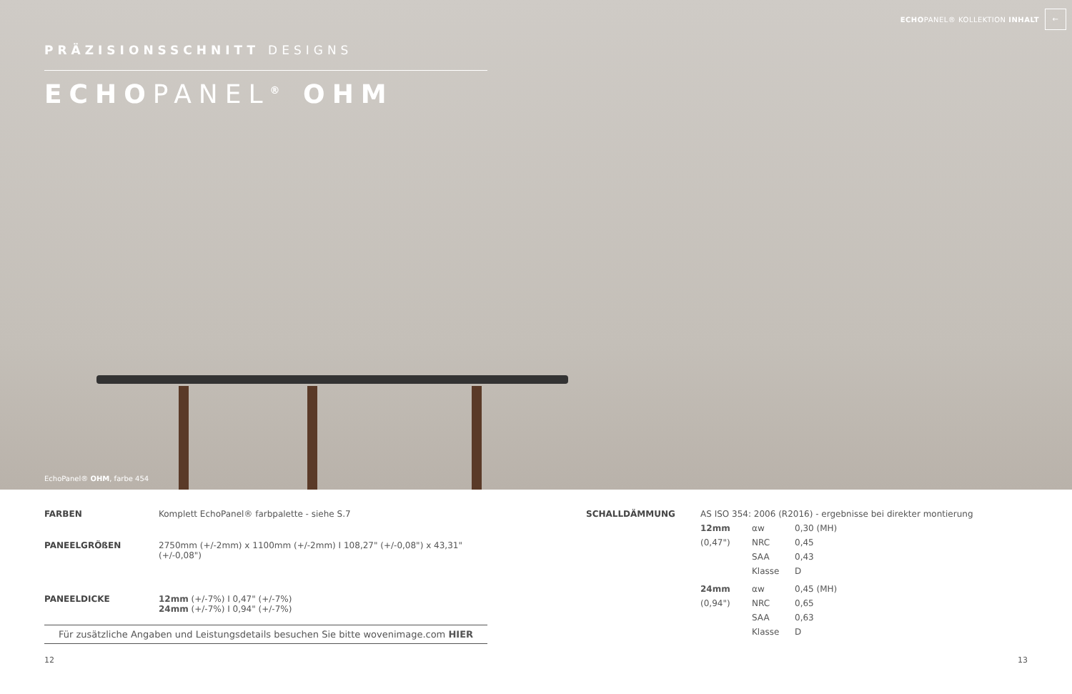ECHOPANEL® KOLLEKTION INHALT
←
PRÄZISIONSSCHNITT DESIGNS
ECHOPANEL<sup>®</sup> OHM
EchoPanel® OHM, farbe 454
| FARBEN | Komplett EchoPanel® farbpalette - siehe S.7 |
| PANEELGRÖßEN | 2750mm (+/-2mm) x 1100mm (+/-2mm) I 108,27" (+/-0,08") x 43,31" (+/-0,08") |
| PANEELDICKE | 12mm (+/-7%) I 0,47" (+/-7%) 24mm (+/-7%) I 0,94" (+/-7%) |
| SCHALLDÄMMUNG | AS ISO 354: 2006 (R2016) - ergebnisse bei direkter montierung | | |
| | 12mm | αw | 0,30 (MH) |
| | (0,47") | NRC | 0,45 |
| | | SAA | 0,43 |
| | | Klasse | D |
| | 24mm | αw | 0,45 (MH) |
| | (0,94") | NRC | 0,65 |
| | | SAA | 0,63 |
| | | Klasse | D |
Für zusätzliche Angaben und Leistungsdetails besuchen Sie bitte wovenimage.com HIER
12 13